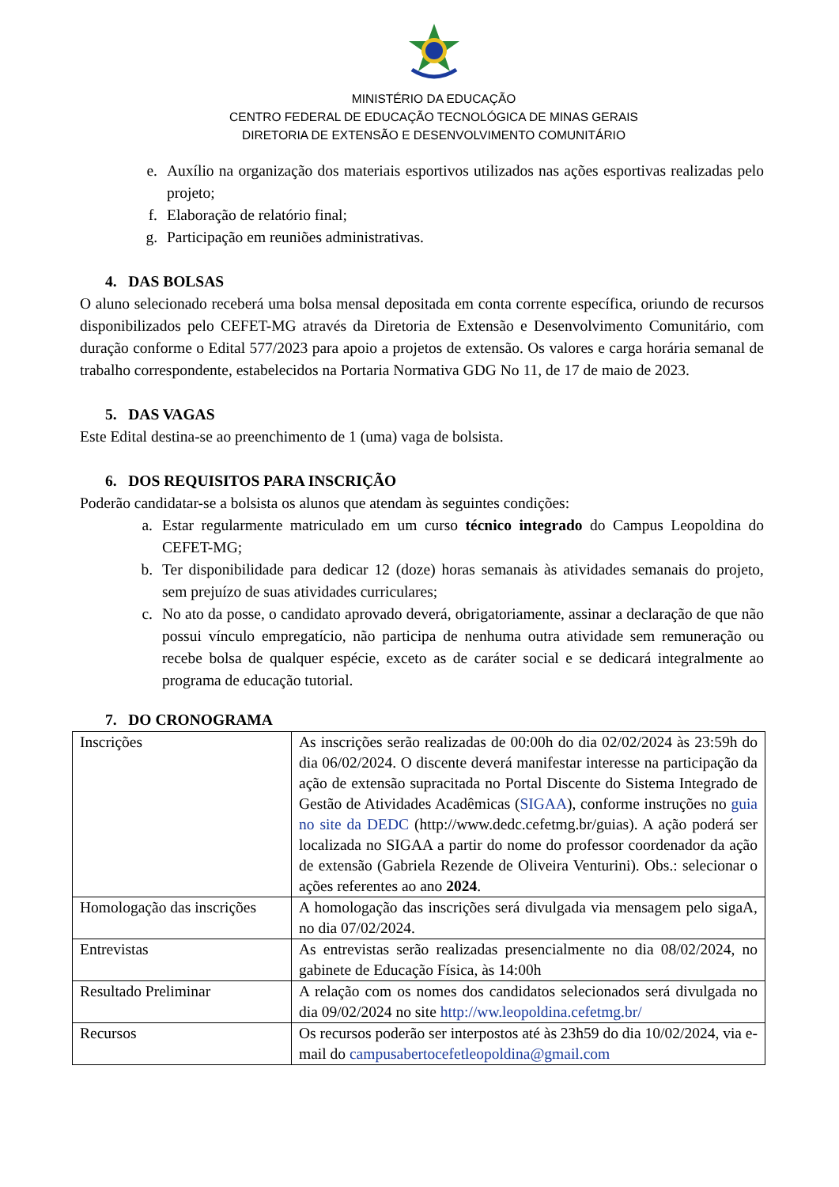MINISTÉRIO DA EDUCAÇÃO
CENTRO FEDERAL DE EDUCAÇÃO TECNOLÓGICA DE MINAS GERAIS
DIRETORIA DE EXTENSÃO E DESENVOLVIMENTO COMUNITÁRIO
e. Auxílio na organização dos materiais esportivos utilizados nas ações esportivas realizadas pelo projeto;
f. Elaboração de relatório final;
g. Participação em reuniões administrativas.
4. DAS BOLSAS
O aluno selecionado receberá uma bolsa mensal depositada em conta corrente específica, oriundo de recursos disponibilizados pelo CEFET-MG através da Diretoria de Extensão e Desenvolvimento Comunitário, com duração conforme o Edital 577/2023 para apoio a projetos de extensão. Os valores e carga horária semanal de trabalho correspondente, estabelecidos na Portaria Normativa GDG No 11, de 17 de maio de 2023.
5. DAS VAGAS
Este Edital destina-se ao preenchimento de 1 (uma) vaga de bolsista.
6. DOS REQUISITOS PARA INSCRIÇÃO
Poderão candidatar-se a bolsista os alunos que atendam às seguintes condições:
a. Estar regularmente matriculado em um curso técnico integrado do Campus Leopoldina do CEFET-MG;
b. Ter disponibilidade para dedicar 12 (doze) horas semanais às atividades semanais do projeto, sem prejuízo de suas atividades curriculares;
c. No ato da posse, o candidato aprovado deverá, obrigatoriamente, assinar a declaração de que não possui vínculo empregatício, não participa de nenhuma outra atividade sem remuneração ou recebe bolsa de qualquer espécie, exceto as de caráter social e se dedicará integralmente ao programa de educação tutorial.
7. DO CRONOGRAMA
| Inscrições | As inscrições serão realizadas de 00:00h do dia 02/02/2024 às 23:59h do dia 06/02/2024. O discente deverá manifestar interesse na participação da ação de extensão supracitada no Portal Discente do Sistema Integrado de Gestão de Atividades Acadêmicas ( SIGAA ), conforme instruções no guia no site da DEDC (http://www.dedc.cefetmg.br/guias). A ação poderá ser localizada no SIGAA a partir do nome do professor coordenador da ação de extensão (Gabriela Rezende de Oliveira Venturini). Obs.: selecionar o ações referentes ao ano 2024 . |
| Homologação das inscrições | A homologação das inscrições será divulgada via mensagem pelo sigaA, no dia 07/02/2024. |
| Entrevistas | As entrevistas serão realizadas presencialmente no dia 08/02/2024, no gabinete de Educação Física, às 14:00h |
| Resultado Preliminar | A relação com os nomes dos candidatos selecionados será divulgada no dia 09/02/2024 no site http://ww.leopoldina.cefetmg.br/ |
| Recursos | Os recursos poderão ser interpostos até às 23h59 do dia 10/02/2024, via e-mail do campusabertocefetleopoldina@gmail.com |